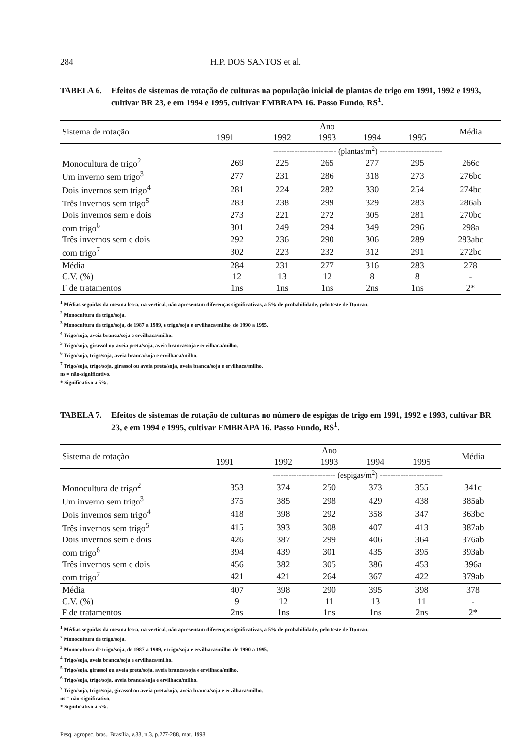284 H.P. DOS SANTOS et al.
TABELA 6. Efeitos de sistemas de rotação de culturas na população inicial de plantas de trigo em 1991, 1992 e 1993, cultivar BR 23, e em 1994 e 1995, cultivar EMBRAPA 16. Passo Fundo, RS<sup>1</sup>.
| Sistema de rotação | Ano | | | | | Média |
| --- | --- | --- | --- | --- | --- | --- |
| | 1991 | 1992 | 1993 | 1994 | 1995 | |
| | ------------------------ (plantas/m<sup>2</sup>) ------------------------ | | | | | |
| Monocultura de trigo<sup>2</sup> | 269 | 225 | 265 | 277 | 295 | 266c |
| Um inverno sem trigo<sup>3</sup> | 277 | 231 | 286 | 318 | 273 | 276bc |
| Dois invernos sem trigo<sup>4</sup> | 281 | 224 | 282 | 330 | 254 | 274bc |
| Três invernos sem trigo<sup>5</sup> | 283 | 238 | 299 | 329 | 283 | 286ab |
| Dois invernos sem e dois | 273 | 221 | 272 | 305 | 281 | 270bc |
| com trigo<sup>6</sup> | 301 | 249 | 294 | 349 | 296 | 298a |
| Três invernos sem e dois | 292 | 236 | 290 | 306 | 289 | 283abc |
| com trigo<sup>7</sup> | 302 | 223 | 232 | 312 | 291 | 272bc |
| Média | 284 | 231 | 277 | 316 | 283 | 278 |
| C.V. (%) | 12 | 13 | 12 | 8 | 8 | - |
| F de tratamentos | 1ns | 1ns | 1ns | 2ns | 1ns | 2* |
<sup>1</sup> Médias seguidas da mesma letra, na vertical, não apresentam diferenças significativas, a 5% de probabilidade, pelo teste de Duncan.
<sup>2</sup> Monocultura de trigo/soja.
<sup>3</sup> Monocultura de trigo/soja, de 1987 a 1989, e trigo/soja e ervilhaca/milho, de 1990 a 1995.
<sup>4</sup> Trigo/soja, aveia branca/soja e ervilhaca/milho.
<sup>5</sup> Trigo/soja, girassol ou aveia preta/soja, aveia branca/soja e ervilhaca/milho.
<sup>6</sup> Trigo/soja, trigo/soja, aveia branca/soja e ervilhaca/milho.
<sup>7</sup> Trigo/soja, trigo/soja, girassol ou aveia preta/soja, aveia branca/soja e ervilhaca/milho.
ns = não-significativo.
* Significativo a 5%.
TABELA 7. Efeitos de sistemas de rotação de culturas no número de espigas de trigo em 1991, 1992 e 1993, cultivar BR 23, e em 1994 e 1995, cultivar EMBRAPA 16. Passo Fundo, RS<sup>1</sup>.
| Sistema de rotação | Ano | | | | | Média |
| --- | --- | --- | --- | --- | --- | --- |
| | 1991 | 1992 | 1993 | 1994 | 1995 | |
| | ------------------------ (espigas/m<sup>2</sup>) ------------------------ | | | | | |
| Monocultura de trigo<sup>2</sup> | 353 | 374 | 250 | 373 | 355 | 341c |
| Um inverno sem trigo<sup>3</sup> | 375 | 385 | 298 | 429 | 438 | 385ab |
| Dois invernos sem trigo<sup>4</sup> | 418 | 398 | 292 | 358 | 347 | 363bc |
| Três invernos sem trigo<sup>5</sup> | 415 | 393 | 308 | 407 | 413 | 387ab |
| Dois invernos sem e dois | 426 | 387 | 299 | 406 | 364 | 376ab |
| com trigo<sup>6</sup> | 394 | 439 | 301 | 435 | 395 | 393ab |
| Três invernos sem e dois | 456 | 382 | 305 | 386 | 453 | 396a |
| com trigo<sup>7</sup> | 421 | 421 | 264 | 367 | 422 | 379ab |
| Média | 407 | 398 | 290 | 395 | 398 | 378 |
| C.V. (%) | 9 | 12 | 11 | 13 | 11 | - |
| F de tratamentos | 2ns | 1ns | 1ns | 1ns | 2ns | 2* |
<sup>1</sup> Médias seguidas da mesma letra, na vertical, não apresentam diferenças significativas, a 5% de probabilidade, pelo teste de Duncan.
<sup>2</sup> Monocultura de trigo/soja.
<sup>3</sup> Monocultura de trigo/soja, de 1987 a 1989, e trigo/soja e ervilhaca/milho, de 1990 a 1995.
<sup>4</sup> Trigo/soja, aveia branca/soja e ervilhaca/milho.
<sup>5</sup> Trigo/soja, girassol ou aveia preta/soja, aveia branca/soja e ervilhaca/milho.
<sup>6</sup> Trigo/soja, trigo/soja, aveia branca/soja e ervilhaca/milho.
<sup>7</sup> Trigo/soja, trigo/soja, girassol ou aveia preta/soja, aveia branca/soja e ervilhaca/milho.
ns = não-significativo.
* Significativo a 5%.
Pesq. agropec. bras., Brasília, v.33, n.3, p.277-288, mar. 1998